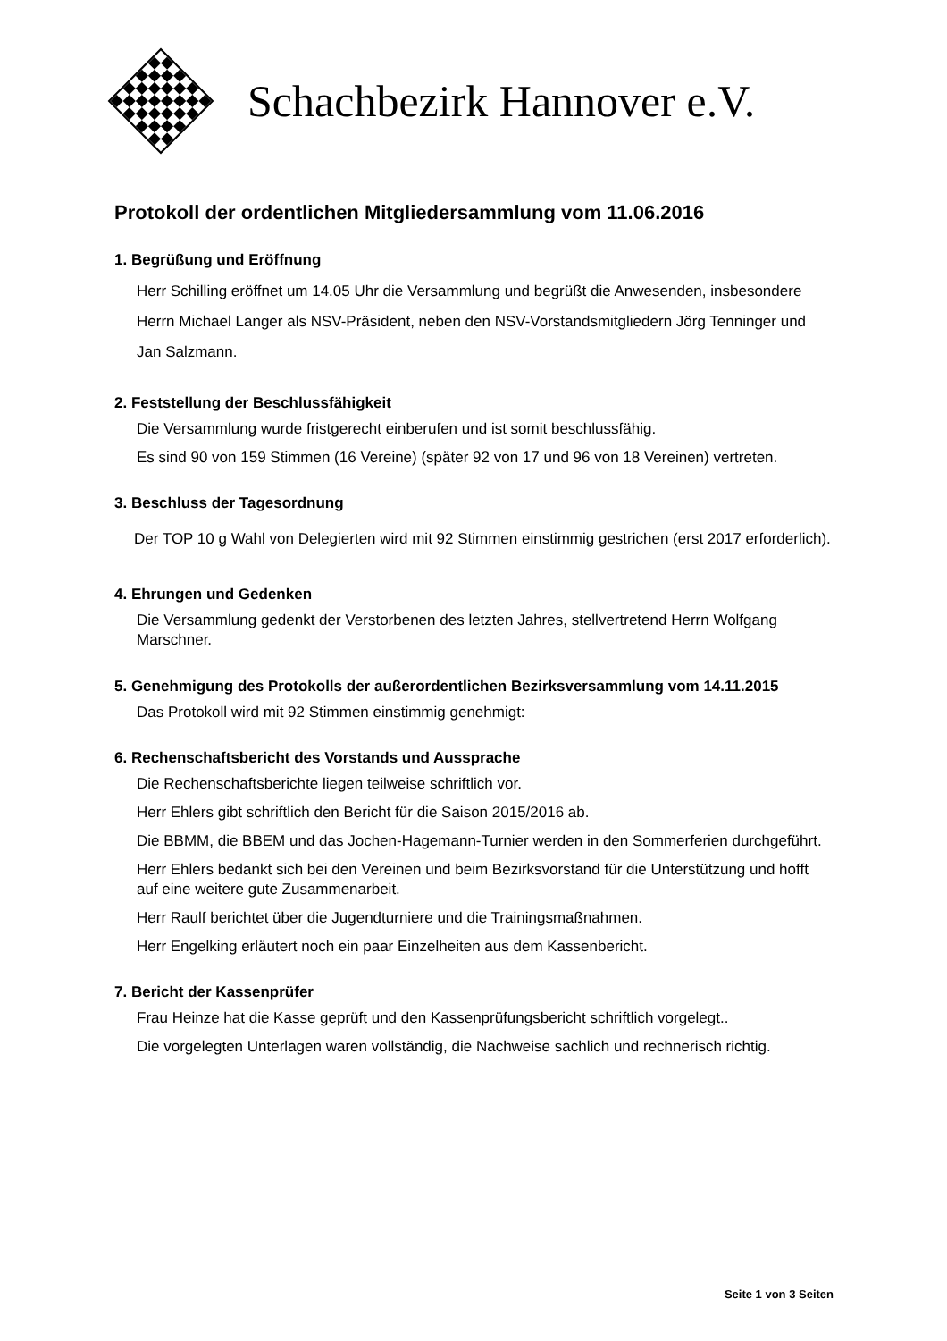Schachbezirk Hannover e.V.
Protokoll der ordentlichen Mitgliedersammlung vom 11.06.2016
1. Begrüßung und Eröffnung
Herr Schilling eröffnet um 14.05 Uhr die Versammlung und begrüßt die Anwesenden, insbesondere Herrn Michael Langer als NSV-Präsident, neben den NSV-Vorstandsmitgliedern Jörg Tenninger und Jan Salzmann.
2. Feststellung der Beschlussfähigkeit
Die Versammlung wurde fristgerecht einberufen und ist somit beschlussfähig.
Es sind 90 von 159 Stimmen (16 Vereine) (später 92 von 17 und 96 von 18 Vereinen) vertreten.
3. Beschluss der Tagesordnung
Der TOP 10 g Wahl von Delegierten wird mit 92 Stimmen einstimmig gestrichen (erst 2017 erforderlich).
4. Ehrungen und Gedenken
Die Versammlung gedenkt der Verstorbenen des letzten Jahres, stellvertretend Herrn Wolfgang Marschner.
5. Genehmigung des Protokolls der außerordentlichen Bezirksversammlung vom 14.11.2015
Das Protokoll wird mit 92 Stimmen einstimmig genehmigt:
6. Rechenschaftsbericht des Vorstands und Aussprache
Die Rechenschaftsberichte liegen teilweise schriftlich vor.
Herr Ehlers gibt schriftlich den Bericht für die Saison 2015/2016 ab.
Die BBMM, die BBEM und das Jochen-Hagemann-Turnier werden in den Sommerferien durchgeführt.
Herr Ehlers bedankt sich bei den Vereinen und beim Bezirksvorstand für die Unterstützung und hofft auf eine weitere gute Zusammenarbeit.
Herr Raulf berichtet über die Jugendturniere und die Trainingsmaßnahmen.
Herr Engelking erläutert noch ein paar Einzelheiten aus dem Kassenbericht.
7. Bericht der Kassenprüfer
Frau Heinze hat die Kasse geprüft und den Kassenprüfungsbericht schriftlich vorgelegt..
Die vorgelegten Unterlagen waren vollständig, die Nachweise sachlich und rechnerisch richtig.
Seite 1 von 3 Seiten